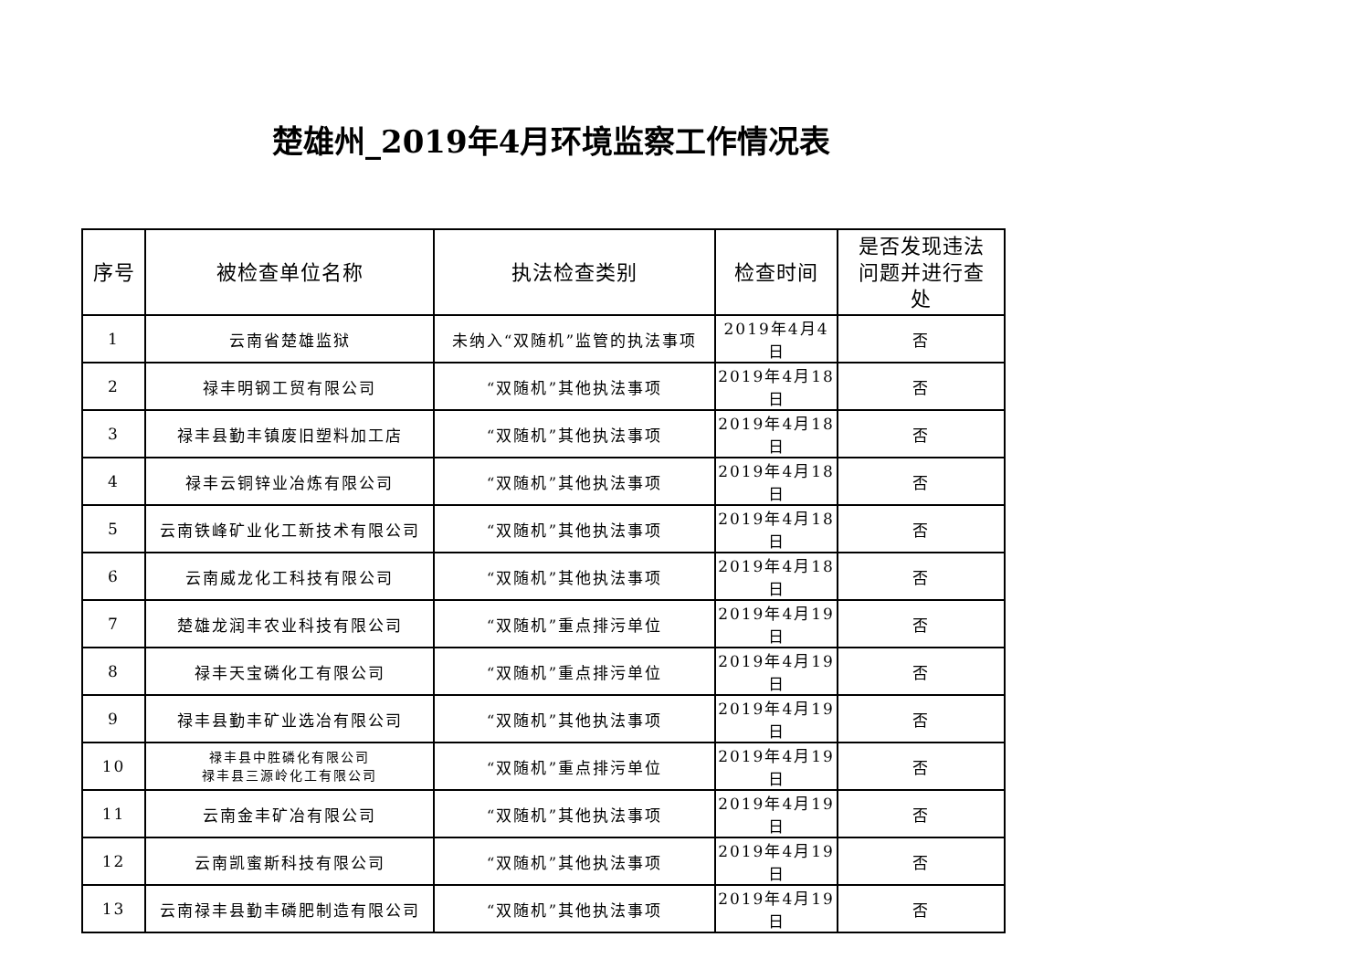楚雄州_2019年4月环境监察工作情况表
| 序号 | 被检查单位名称 | 执法检查类别 | 检查时间 | 是否发现违法 问题并进行查 处 |
| --- | --- | --- | --- | --- |
| 1 | 云南省楚雄监狱 | 未纳入“双随机”监管的执法事项 | 2019年4月4日 | 否 |
| 2 | 禄丰明钢工贸有限公司 | “双随机”其他执法事项 | 2019年4月18日 | 否 |
| 3 | 禄丰县勤丰镇废旧塑料加工店 | “双随机”其他执法事项 | 2019年4月18日 | 否 |
| 4 | 禄丰云铜锌业冶炼有限公司 | “双随机”其他执法事项 | 2019年4月18日 | 否 |
| 5 | 云南铁峰矿业化工新技术有限公司 | “双随机”其他执法事项 | 2019年4月18日 | 否 |
| 6 | 云南威龙化工科技有限公司 | “双随机”其他执法事项 | 2019年4月18日 | 否 |
| 7 | 楚雄龙润丰农业科技有限公司 | “双随机”重点排污单位 | 2019年4月19日 | 否 |
| 8 | 禄丰天宝磷化工有限公司 | “双随机”重点排污单位 | 2019年4月19日 | 否 |
| 9 | 禄丰县勤丰矿业选冶有限公司 | “双随机”其他执法事项 | 2019年4月19日 | 否 |
| 10 | 禄丰县中胜磷化有限公司 禄丰县三源岭化工有限公司 | “双随机”重点排污单位 | 2019年4月19日 | 否 |
| 11 | 云南金丰矿冶有限公司 | “双随机”其他执法事项 | 2019年4月19日 | 否 |
| 12 | 云南凯蜜斯科技有限公司 | “双随机”其他执法事项 | 2019年4月19日 | 否 |
| 13 | 云南禄丰县勤丰磷肥制造有限公司 | “双随机”其他执法事项 | 2019年4月19日 | 否 |